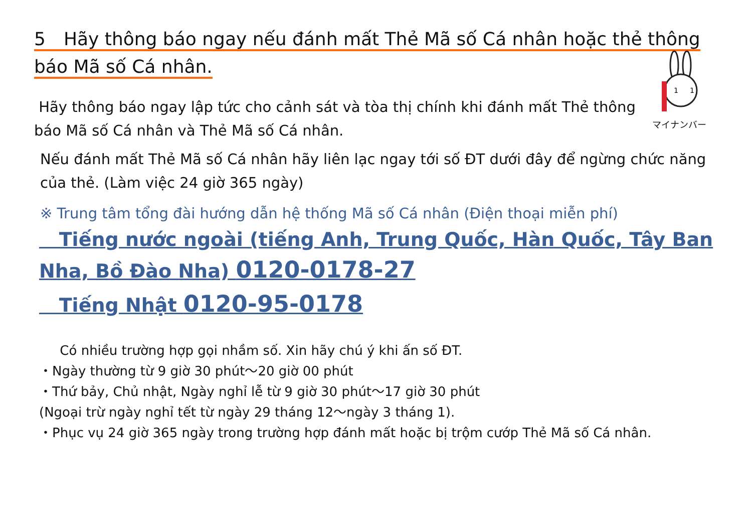5　Hãy thông báo ngay nếu đánh mất Thẻ Mã số Cá nhân hoặc thẻ thông báo Mã số Cá nhân.
Hãy thông báo ngay lập tức cho cảnh sát và tòa thị chính khi đánh mất Thẻ thông báo Mã số Cá nhân và Thẻ Mã số Cá nhân.
1
1
マイナンバー
Nếu đánh mất Thẻ Mã số Cá nhân hãy liên lạc ngay tới số ĐT dưới đây để ngừng chức năng của thẻ. (Làm việc 24 giờ 365 ngày)
※ Trung tâm tổng đài hướng dẫn hệ thống Mã số Cá nhân (Điện thoại miễn phí)
Tiếng nước ngoài (tiếng Anh, Trung Quốc, Hàn Quốc, Tây Ban Nha, Bồ Đào Nha) 0120-0178-27
Tiếng Nhật 0120-95-0178
Có nhiều trường hợp gọi nhầm số. Xin hãy chú ý khi ấn số ĐT.
・Ngày thường từ 9 giờ 30 phút～20 giờ 00 phút
・Thứ bảy, Chủ nhật, Ngày nghỉ lễ từ 9 giờ 30 phút～17 giờ 30 phút
(Ngoại trừ ngày nghỉ tết từ ngày 29 tháng 12～ngày 3 tháng 1).
・Phục vụ 24 giờ 365 ngày trong trường hợp đánh mất hoặc bị trộm cướp Thẻ Mã số Cá nhân.